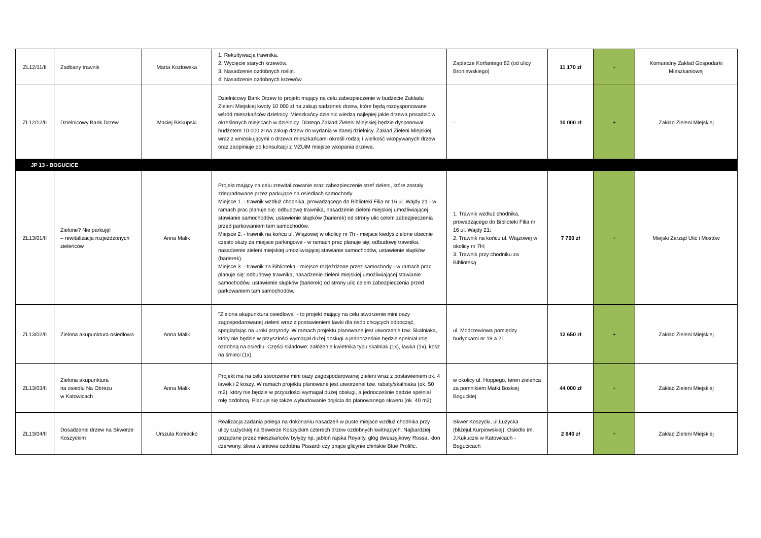| ZL12/11/II | Zadbany trawnik | Marta Kozłowska | 1. Rekultywacja trawnika. 2. Wycięcie starych krzewów. 3. Nasadzenie ozdobnych roślin. 4. Nasadzenie ozdobnych krzewów. | Zaplecze Korfantego 62 (od ulicy Broniewskiego) | 11 170 zł | + | Komunalny Zakład Gospodarki Mieszkaniowej |
| ZL12/12/II | Dzielnicowy Bank Drzew | Maciej Biskupski | Dzielnicowy Bank Drzew to projekt mający na celu zabezpieczenie w budżecie Zakładu Zieleni Miejskiej kwoty 10 000 zł na zakup sadzonek drzew, które będą rozdysponowane wśród mieszkańców dzielnicy. Mieszkańcy dzielnic wiedzą najlepiej jakie drzewa posadzić w określonych miejscach w dzielnicy. Dlatego Zakład Zieleni Miejskiej będzie dysponował budżetem 10 000 zł na zakup drzew do wydania w danej dzielnicy. Zakład Zieleni Miejskiej wraz z wnioskującymi o drzewa mieszkańcami określi rodzaj i wielkość wkopywanych drzew oraz zaopiniuje po konsultacji z MZUiM miejsce wkopania drzewa. | - | 10 000 zł | + | Zakład Zieleni Miejskiej |
| JP 13 - BOGUCICE | | | | | | | |
| ZL13/01/II | Zielone? Nie parkuję! – rewitalizacja rozjeżdżonych zieleńców | Anna Malik | Projekt mający na celu zrewitalizowanie oraz zabezpieczenie stref zieleni, które zostały zdegradowane przez parkujące na osiedlach samochody. Miejsce 1. - trawnik wzdłuż chodnika, prowadzącego do Biblioteki Filia nr 16 ul. Wajdy 21 - w ramach prac planuje się: odbudowę trawnika, nasadzenie zieleni miejskiej umożliwiającej stawianie samochodów, ustawienie słupków (barierek) od strony ulic celem zabezpieczenia przed parkowaniem tam samochodów. Miejsce 2. - trawnik na końcu ul. Wiązowej w okolicy nr 7h - miejsce kiedyś zielone obecnie często służy za miejsce parkingowe - w ramach prac planuje się: odbudowę trawnika, nasadzenie zieleni miejskiej umożliwiającej stawianie samochodów, ustawienie słupków (barierek). Miejsce 3. - trawnik za Biblioteką - miejsce rozjeżdżone przez samochody - w ramach prac planuje się: odbudowę trawnika, nasadzenie zieleni miejskiej umożliwiającej stawianie samochodów, ustawienie słupków (barierek) od strony ulic celem zabezpieczenia przed parkowaniem tam samochodów. | 1. Trawnik wzdłuż chodnika, prowadzącego do Biblioteki Filia nr 16 ul. Wajdy 21; 2. Trawnik na końcu ul. Wiązowej w okolicy nr 7H; 3. Trawnik przy chodniku za Biblioteką | 7 700 zł | + | Miejski Zarząd Ulic i Mostów |
| ZL13/02/II | Zielona akupunktura osiedlowa | Anna Malik | "Zielona akupunktura osiedlowa" - to projekt mający na celu stworzenie mini oazy zagospodarowanej zieleni wraz z postawieniem lawki dla osób chcących odpocząć, spoglądając na uroki przyrody. W ramach projektu planowane jest utworzenie tzw. Skalniaka, który nie będzie w przyszłości wymagał dużej obsługi a jednocześnie będzie spełniał rolę ozdobną na osiedlu. Części składowe: założenie kwietnika typu skalniak (1x), ławka (1x), kosz na śmieci (1x). | ul. Modrzewiowa pomiędzy budynkami nr 19 a 21 | 12 650 zł | + | Zakład Zieleni Miejskiej |
| ZL13/03/II | Zielona akupunktura na osiedlu Na Obreżu w Katowicach | Anna Malik | Projekt ma na celu stworzenie mini oazy zagospodarowanej zieleni wraz z postawieniem ok. 4 ławek i 2 koszy. W ramach projektu planowane jest utworzenei tzw. rabaty/skalniaka (ok. 50 m2), który nie będzie w przyszłości wymagał dużej obsługi, a jednocześnie będzie spełniał rolę ozdobną. Planuje się także wybudowanie dojścia do planowanego skweru (ok. 40 m2). | w okolicy ul. Hoppego, teren zieleńca za pomnikiem Matki Boskiej Boguckiej | 44 000 zł | + | Zakład Zieleni Miejskiej |
| ZL13/04/II | Dosadzenei drzew na Skwerze Koszyckim | Urszula Koniecko | Realizacja zadania polega na dokonaniu nasadzeń w puste miejsce wzdłuż chodnika przy ulicy Łużyckiej na Skwerze Koszyckim czterech drzew ozdobnych kwitnących. Najbardziej pożądane przez mieszkańców byłyby np. jabłoń rajska Royalty, głóg dwuszyjkowy Rossa, klon czerwony, śliwa wiśniowa ozdobna Pissardi czy pnące glicynie chińskie Blue Prolific. | Skwer Koszycki, ul.Łużycka (bliżejul.Kurpiowskiej), Osiedle im. J.Kukuczki w Katowicach - Bogucicach | 2 640 zł | + | Zakład Zieleni Miejskiej |